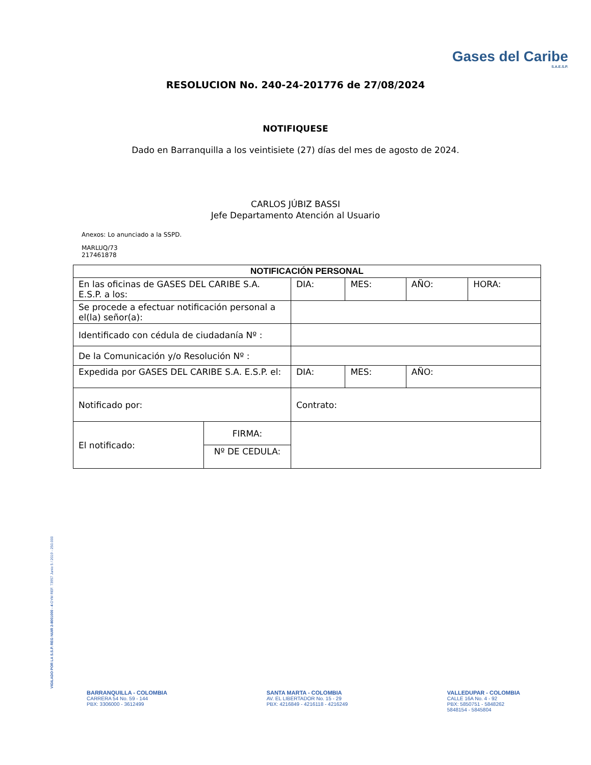Gases del Caribe
S.A.E.S.P.
RESOLUCION No. 240-24-201776 de 27/08/2024
NOTIFIQUESE
Dado en Barranquilla a los veintisiete (27) días del mes de agosto de 2024.
CARLOS JÚBIZ BASSI
Jefe Departamento Atención al Usuario
Anexos: Lo anunciado a la SSPD.
MARLUQ/73
217461878
| NOTIFICACIÓN PERSONAL | | | | | |
| --- | --- | --- | --- | --- | --- |
| En las oficinas de GASES DEL CARIBE S.A. E.S.P. a los: | | DIA: | MES: | AÑO: | HORA: |
| Se procede a efectuar notificación personal a el(la) señor(a): | | | | | |
| Identificado con cédula de ciudadanía Nº : | | | | | |
| De la Comunicación y/o Resolución Nº : | | | | | |
| Expedida por GASES DEL CARIBE S.A. E.S.P. el: | | DIA: | MES: | AÑO: | |
| Notificado por: | | Contrato: | | | |
| El notificado: | FIRMA: | | | | |
| | Nº DE CEDULA: | | | | |
VIGILADO POR LA S.S.P. REG NUIR 2-8001000 - 4 OYM REF. 73957 Junio 5 / 2019 - 250.000
BARRANQUILLA - COLOMBIA
CARRERA 54 No. 59 - 144
PBX: 3306000 - 3612499
SANTA MARTA - COLOMBIA
AV. EL LIBERTADOR No. 15 - 29
PBX: 4216849 - 4216118 - 4216249
VALLEDUPAR - COLOMBIA
CALLE 16A No. 4 - 92
PBX: 5850751 - 5848262
5848154 - 5845804